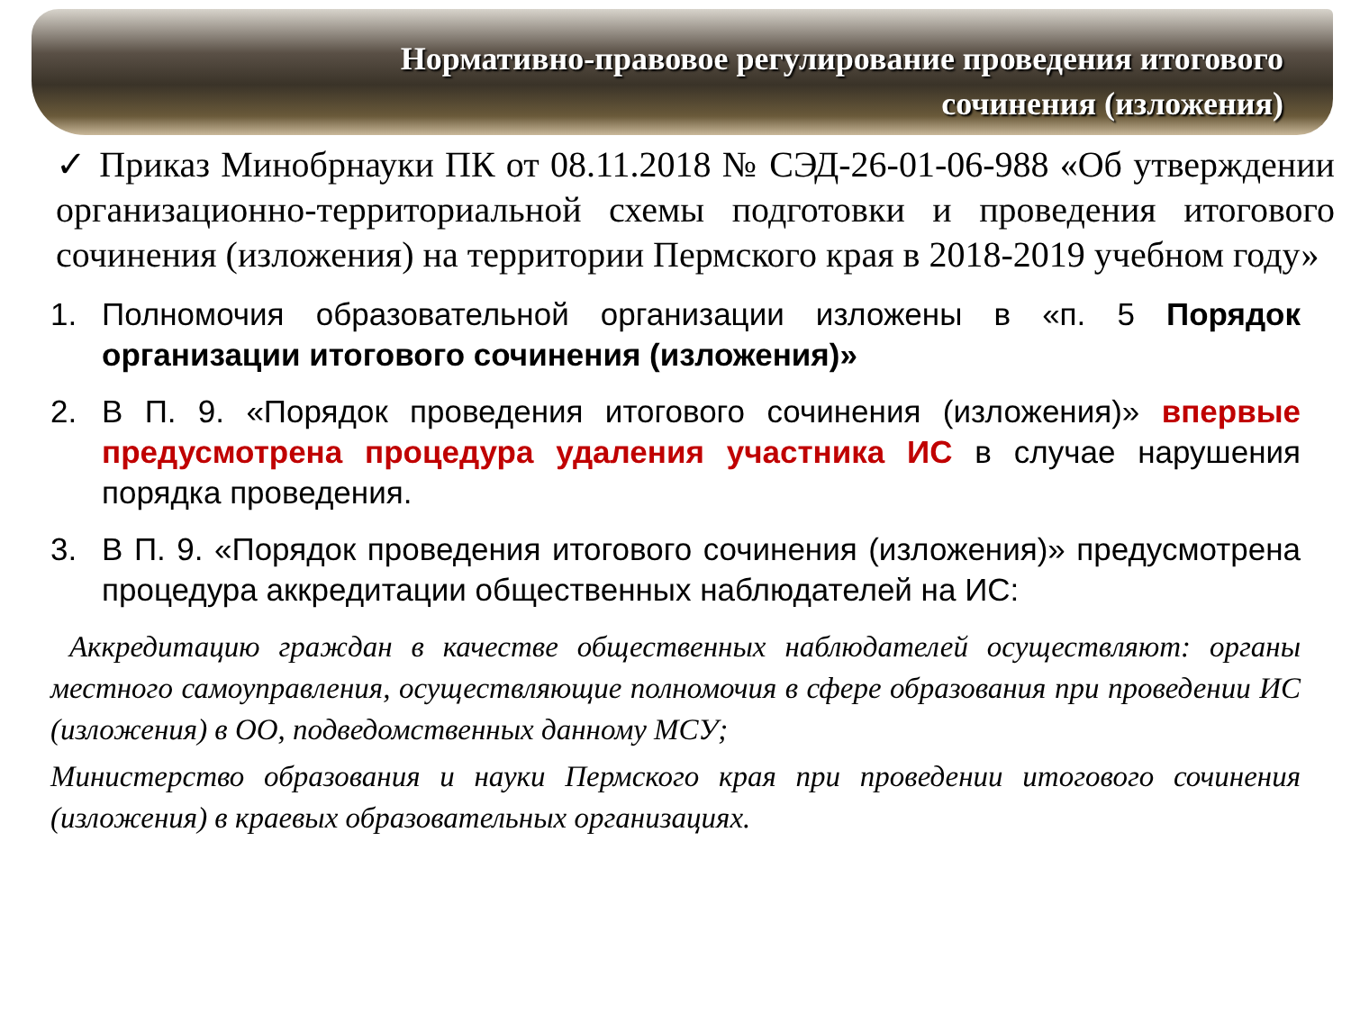Нормативно-правовое регулирование проведения итогового сочинения (изложения)
✓ Приказ Минобрнауки ПК от 08.11.2018 № СЭД-26-01-06-988 «Об утверждении организационно-территориальной схемы подготовки и проведения итогового сочинения (изложения) на территории Пермского края в 2018-2019 учебном году»
1. Полномочия образовательной организации изложены в «п. 5 Порядок организации итогового сочинения (изложения)»
2. В П. 9. «Порядок проведения итогового сочинения (изложения)» впервые предусмотрена процедура удаления участника ИС в случае нарушения порядка проведения.
3. В П. 9. «Порядок проведения итогового сочинения (изложения)» предусмотрена процедура аккредитации общественных наблюдателей на ИС:
Аккредитацию граждан в качестве общественных наблюдателей осуществляют: органы местного самоуправления, осуществляющие полномочия в сфере образования при проведении ИС (изложения) в ОО, подведомственных данному МСУ;
Министерство образования и науки Пермского края при проведении итогового сочинения (изложения) в краевых образовательных организациях.